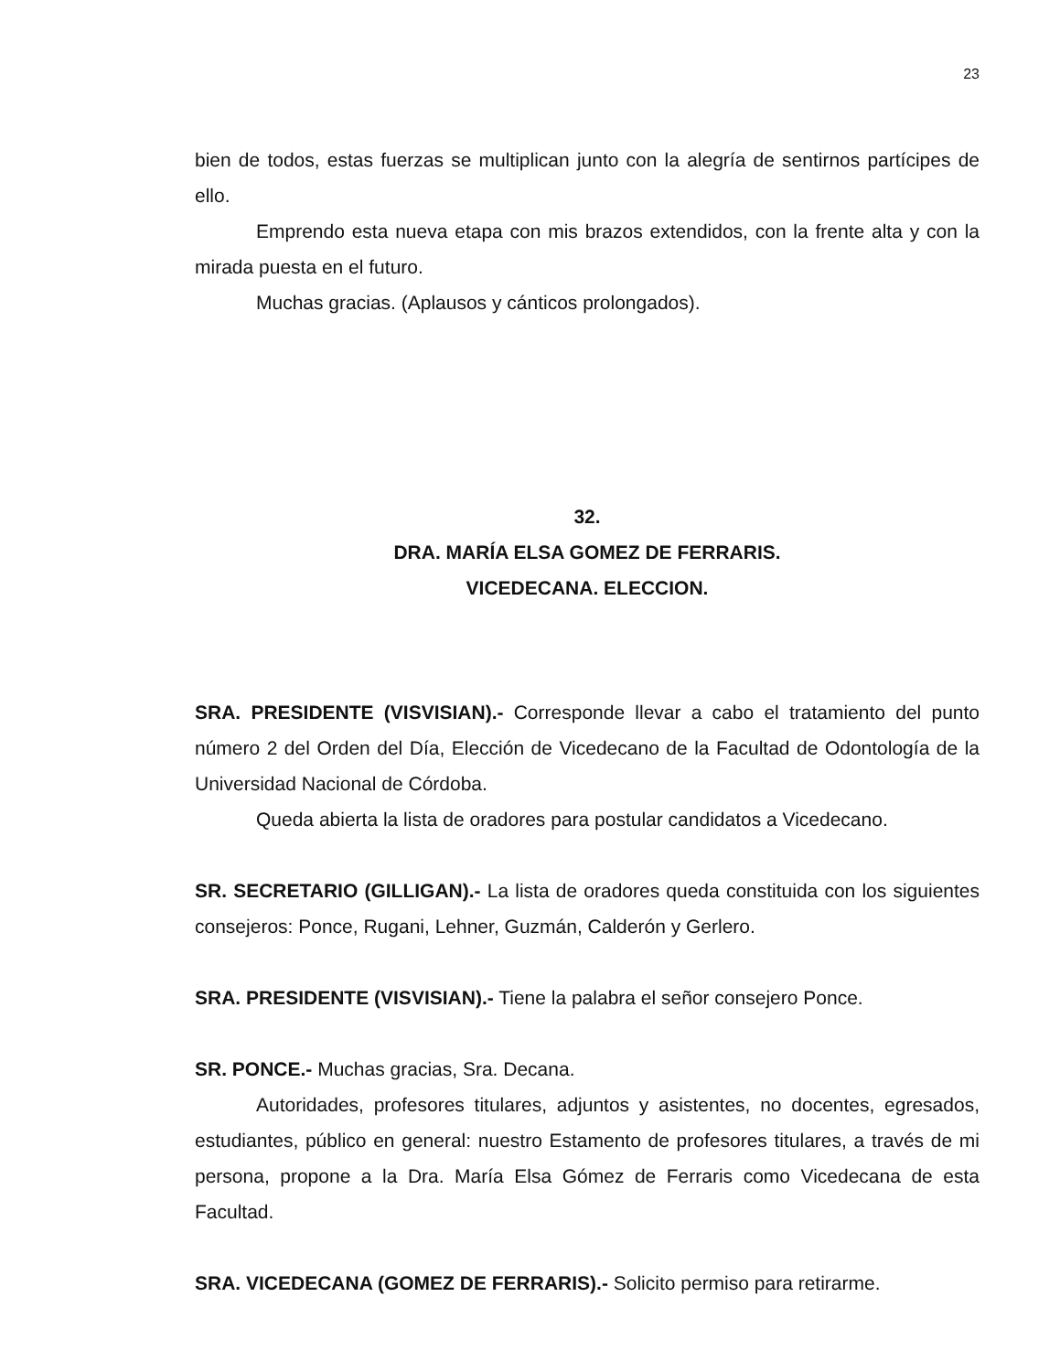23
bien de todos, estas fuerzas se multiplican junto con la alegría de sentirnos partícipes de ello.
Emprendo esta nueva etapa con mis brazos extendidos, con la frente alta y con la mirada puesta en el futuro.
Muchas gracias. (Aplausos y cánticos prolongados).
32.
DRA. MARÍA ELSA GOMEZ DE FERRARIS.
VICEDECANA. ELECCION.
SRA. PRESIDENTE (VISVISIAN).- Corresponde llevar a cabo el tratamiento del punto número 2 del Orden del Día, Elección de Vicedecano de la Facultad de Odontología de la Universidad Nacional de Córdoba.
Queda abierta la lista de oradores para postular candidatos a Vicedecano.
SR. SECRETARIO (GILLIGAN).- La lista de oradores queda constituida con los siguientes consejeros: Ponce, Rugani, Lehner, Guzmán, Calderón y Gerlero.
SRA. PRESIDENTE (VISVISIAN).- Tiene la palabra el señor consejero Ponce.
SR. PONCE.- Muchas gracias, Sra. Decana.
Autoridades, profesores titulares, adjuntos y asistentes, no docentes, egresados, estudiantes, público en general: nuestro Estamento de profesores titulares, a través de mi persona, propone a la Dra. María Elsa Gómez de Ferraris como Vicedecana de esta Facultad.
SRA. VICEDECANA (GOMEZ DE FERRARIS).- Solicito permiso para retirarme.